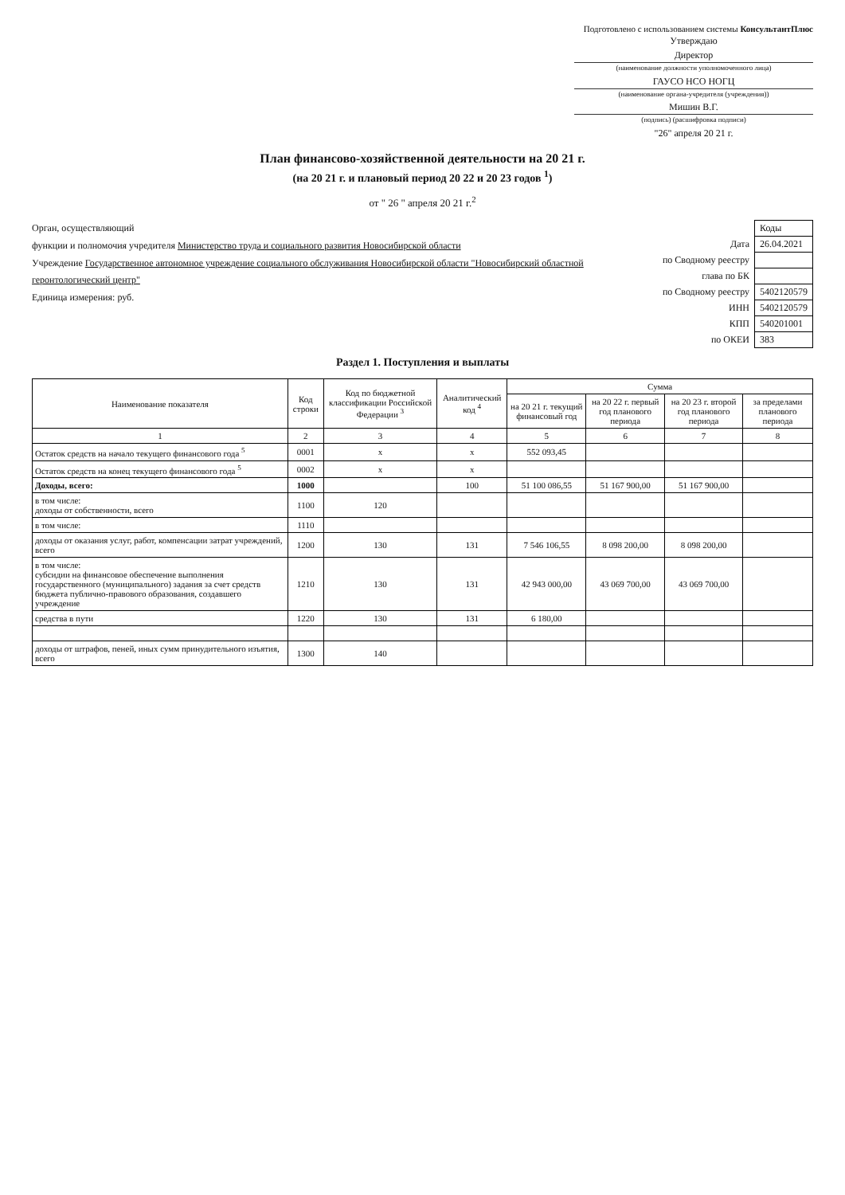Подготовлено с использованием системы КонсультантПлюс
Утверждаю
Директор
(наименование должности уполномоченного лица)
ГАУСО НСО НОГЦ
(наименование органа-учредителя (учреждения))
Мишин В.Г.
(подпись) (расшифровка подписи)
"26" апреля 20 21 г.
План финансово-хозяйственной деятельности на 20 21 г.
(на 20 21 г. и плановый период 20 22 и 20 23 годов <sup>1</sup>)
от " 26 " апреля 20 21 г.<sup>2</sup>
| | Коды |
| Дата | 26.04.2021 |
| по Сводному реестру | |
| глава по БК | |
| по Сводному реестру | 5402120579 |
| ИНН | 5402120579 |
| КПП | 540201001 |
| по ОКЕИ | 383 |
Орган, осуществляющий
функции и полномочия учредителя Министерство труда и социального развития Новосибирской области
Учреждение Государственное автономное учреждение социального обслуживания Новосибирской области "Новосибирский областной геронтологический центр"
Единица измерения: руб.
Раздел 1. Поступления и выплаты
| Наименование показателя | Код строки | Код по бюджетной классификации Российской Федерации <sup>3</sup> | Аналитический код <sup>4</sup> | Сумма | | | |
| --- | --- | --- | --- | --- | --- | --- | --- |
| | | | | на 20 21 г. текущий финансовый год | на 20 22 г. первый год планового периода | на 20 23 г. второй год планового периода | за пределами планового периода |
| 1 | 2 | 3 | 4 | 5 | 6 | 7 | 8 |
| Остаток средств на начало текущего финансового года <sup>5</sup> | 0001 | x | x | 552 093,45 | | | |
| Остаток средств на конец текущего финансового года <sup>5</sup> | 0002 | x | x | | | | |
| Доходы, всего: | 1000 | | 100 | 51 100 086,55 | 51 167 900,00 | 51 167 900,00 | |
| в том числе: доходы от собственности, всего | 1100 | 120 | | | | | |
| в том числе: | 1110 | | | | | | |
| доходы от оказания услуг, работ, компенсации затрат учреждений, всего | 1200 | 130 | 131 | 7 546 106,55 | 8 098 200,00 | 8 098 200,00 | |
| в том числе: субсидии на финансовое обеспечение выполнения государственного (муниципального) задания за счет средств бюджета публично-правового образования, создавшего учреждение | 1210 | 130 | 131 | 42 943 000,00 | 43 069 700,00 | 43 069 700,00 | |
| средства в пути | 1220 | 130 | 131 | 6 180,00 | | | |
| доходы от штрафов, пеней, иных сумм принудительного изъятия, всего | 1300 | 140 | | | | | |